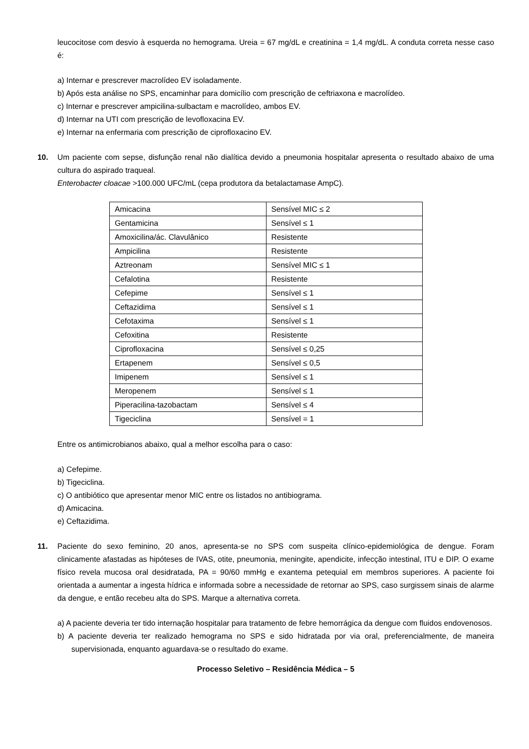leucocitose com desvio à esquerda no hemograma. Ureia = 67 mg/dL e creatinina = 1,4 mg/dL. A conduta correta nesse caso é:
a) Internar e prescrever macrolídeo EV isoladamente.
b) Após esta análise no SPS, encaminhar para domicílio com prescrição de ceftriaxona e macrolídeo.
c) Internar e prescrever ampicilina-sulbactam e macrolídeo, ambos EV.
d) Internar na UTI com prescrição de levofloxacina EV.
e) Internar na enfermaria com prescrição de ciprofloxacino EV.
10. Um paciente com sepse, disfunção renal não dialítica devido a pneumonia hospitalar apresenta o resultado abaixo de uma cultura do aspirado traqueal.
Enterobacter cloacae >100.000 UFC/mL (cepa produtora da betalactamase AmpC).
| Amicacina | Sensível MIC ≤ 2 |
| Gentamicina | Sensível ≤ 1 |
| Amoxicilina/ác. Clavulânico | Resistente |
| Ampicilina | Resistente |
| Aztreonam | Sensível MIC ≤ 1 |
| Cefalotina | Resistente |
| Cefepime | Sensível ≤ 1 |
| Ceftazidima | Sensível ≤ 1 |
| Cefotaxima | Sensível ≤ 1 |
| Cefoxitina | Resistente |
| Ciprofloxacina | Sensível ≤ 0,25 |
| Ertapenem | Sensível ≤ 0,5 |
| Imipenem | Sensível ≤ 1 |
| Meropenem | Sensível ≤ 1 |
| Piperacilina-tazobactam | Sensível ≤ 4 |
| Tigeciclina | Sensível = 1 |
Entre os antimicrobianos abaixo, qual a melhor escolha para o caso:
a) Cefepime.
b) Tigeciclina.
c) O antibiótico que apresentar menor MIC entre os listados no antibiograma.
d) Amicacina.
e) Ceftazidima.
11. Paciente do sexo feminino, 20 anos, apresenta-se no SPS com suspeita clínico-epidemiológica de dengue. Foram clinicamente afastadas as hipóteses de IVAS, otite, pneumonia, meningite, apendicite, infecção intestinal, ITU e DIP. O exame físico revela mucosa oral desidratada, PA = 90/60 mmHg e exantema petequial em membros superiores. A paciente foi orientada a aumentar a ingesta hídrica e informada sobre a necessidade de retornar ao SPS, caso surgissem sinais de alarme da dengue, e então recebeu alta do SPS. Marque a alternativa correta.
a) A paciente deveria ter tido internação hospitalar para tratamento de febre hemorrágica da dengue com fluidos endovenosos.
b) A paciente deveria ter realizado hemograma no SPS e sido hidratada por via oral, preferencialmente, de maneira supervisionada, enquanto aguardava-se o resultado do exame.
Processo Seletivo – Residência Médica – 5